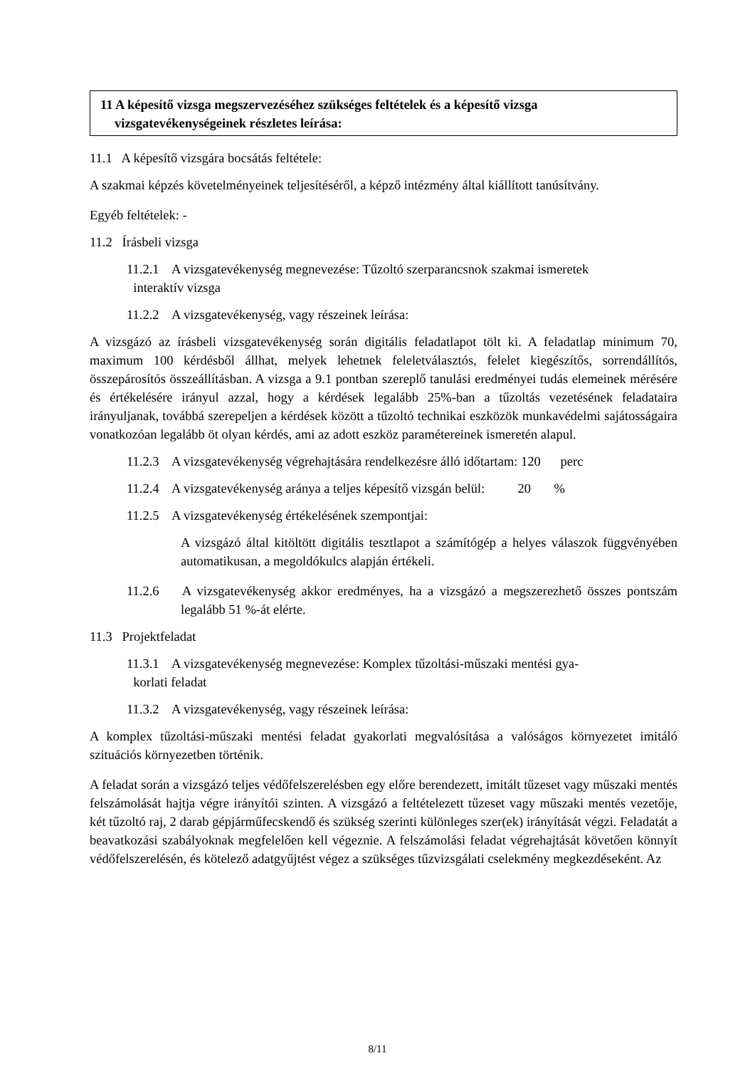11 A képesítő vizsga megszervezéséhez szükséges feltételek és a képesítő vizsga vizsgatevékenységeinek részletes leírása:
11.1 A képesítő vizsgára bocsátás feltétele:
A szakmai képzés követelményeinek teljesítéséről, a képző intézmény által kiállított tanúsítvány.
Egyéb feltételek: -
11.2 Írásbeli vizsga
11.2.1 A vizsgatevékenység megnevezése: Tűzoltó szerparancsnok szakmai ismeretek
interaktív vizsga
11.2.2 A vizsgatevékenység, vagy részeinek leírása:
A vizsgázó az írásbeli vizsgatevékenység során digitális feladatlapot tölt ki. A feladatlap minimum 70, maximum 100 kérdésből állhat, melyek lehetnek feleletválasztós, felelet kiegészítős, sorrendállítós, összepárosítós összeállításban. A vizsga a 9.1 pontban szereplő tanulási eredményei tudás elemeinek mérésére és értékelésére irányul azzal, hogy a kérdések legalább 25%-ban a tűzoltás vezetésének feladataira irányuljanak, továbbá szerepeljen a kérdések között a tűzoltó technikai eszközök munkavédelmi sajátosságaira vonatkozóan legalább öt olyan kérdés, ami az adott eszköz paramétereinek ismeretén alapul.
11.2.3 A vizsgatevékenység végrehajtására rendelkezésre álló időtartam: 120 perc
11.2.4 A vizsgatevékenység aránya a teljes képesítő vizsgán belül: 20 %
11.2.5 A vizsgatevékenység értékelésének szempontjai:
A vizsgázó által kitöltött digitális tesztlapot a számítógép a helyes válaszok függvényében automatikusan, a megoldókulcs alapján értékeli.
11.2.6 A vizsgatevékenység akkor eredményes, ha a vizsgázó a megszerezhető összes pontszám legalább 51 %-át elérte.
11.3 Projektfeladat
11.3.1 A vizsgatevékenység megnevezése: Komplex tűzoltási-műszaki mentési gya-
korlati feladat
11.3.2 A vizsgatevékenység, vagy részeinek leírása:
A komplex tűzoltási-műszaki mentési feladat gyakorlati megvalósítása a valóságos környezetet imitáló szituációs környezetben történik.
A feladat során a vizsgázó teljes védőfelszerelésben egy előre berendezett, imitált tűzeset vagy műszaki mentés felszámolását hajtja végre irányítói szinten. A vizsgázó a feltételezett tűzeset vagy műszaki mentés vezetője, két tűzoltó raj, 2 darab gépjárműfecskendő és szükség szerinti különleges szer(ek) irányítását végzi. Feladatát a beavatkozási szabályoknak megfelelően kell végeznie. A felszámolási feladat végrehajtását követően könnyít védőfelszerelésén, és kötelező adatgyűjtést végez a szükséges tűzvizsgálati cselekmény megkezdéseként. Az
8/11